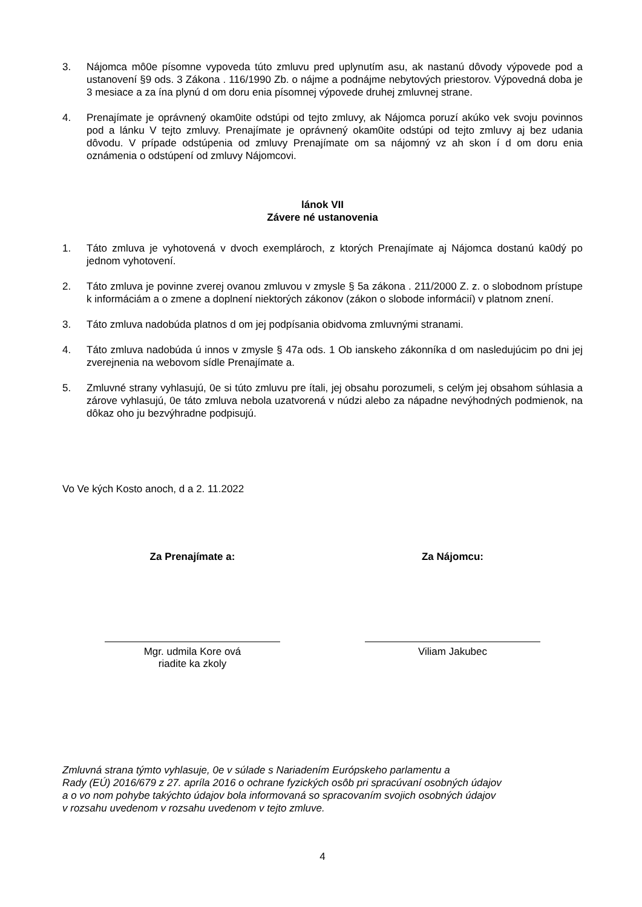3. Nájomca mô0e písomne vypoveda túto zmluvu pred uplynutím asu, ak nastanú dôvody výpovede pod a ustanovení §9 ods. 3 Zákona . 116/1990 Zb. o nájme a podnájme nebytových priestorov. Výpovedná doba je 3 mesiace a za ína plynú d om doru enia písomnej výpovede druhej zmluvnej strane.
4. Prenajímate je oprávnený okam0ite odstúpi od tejto zmluvy, ak Nájomca poruzí akúko vek svoju povinnos pod a lánku V tejto zmluvy. Prenajímate je oprávnený okam0ite odstúpi od tejto zmluvy aj bez udania dôvodu. V prípade odstúpenia od zmluvy Prenajímate om sa nájomný vz ah skon í d om doru enia oznámenia o odstúpení od zmluvy Nájomcovi.
lánok VII
Závere né ustanovenia
1. Táto zmluva je vyhotovená v dvoch exemplároch, z ktorých Prenajímate aj Nájomca dostanú ka0dý po jednom vyhotovení.
2. Táto zmluva je povinne zverej ovanou zmluvou v zmysle § 5a zákona . 211/2000 Z. z. o slobodnom prístupe k informáciám a o zmene a doplnení niektorých zákonov (zákon o slobode informácií) v platnom znení.
3. Táto zmluva nadobúda platnos d om jej podpísania obidvoma zmluvnými stranami.
4. Táto zmluva nadobúda ú innos v zmysle § 47a ods. 1 Ob ianskeho zákonníka d om nasledujúcim po dni jej zverejnenia na webovom sídle Prenajímate a.
5. Zmluvné strany vyhlasujú, 0e si túto zmluvu pre ítali, jej obsahu porozumeli, s celým jej obsahom súhlasia a zárove vyhlasujú, 0e táto zmluva nebola uzatvorená v núdzi alebo za nápadne nevýhodných podmienok, na dôkaz oho ju bezvýhradne podpisujú.
Vo Ve kých Kosto anoch, d a 2. 11.2022
Za Prenajímate a:
Mgr. udmila Kore ová
riadite ka zkoly
Za Nájomcu:
Viliam Jakubec
Zmluvná strana týmto vyhlasuje, 0e v súlade s Nariadením Európskeho parlamentu a
Rady (EÚ) 2016/679 z 27. apríla 2016 o ochrane fyzických osôb pri spracúvaní osobných údajov
a o vo nom pohybe takýchto údajov bola informovaná so spracovaním svojich osobných údajov
v rozsahu uvedenom v rozsahu uvedenom v tejto zmluve.
4